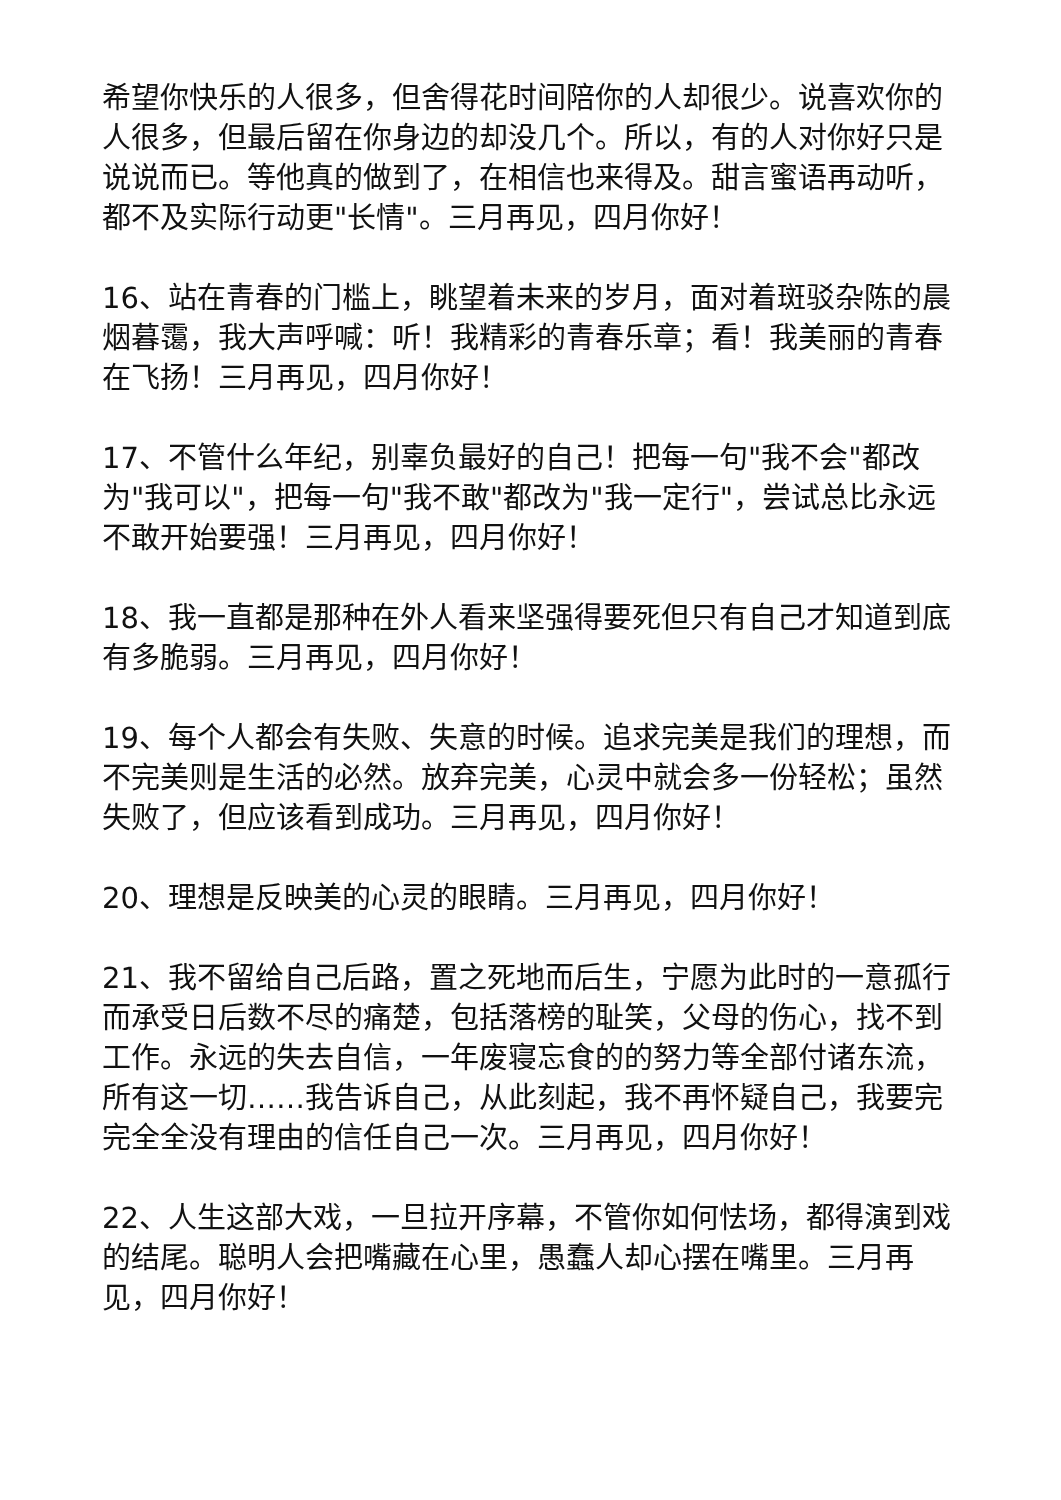希望你快乐的人很多，但舍得花时间陪你的人却很少。说喜欢你的人很多，但最后留在你身边的却没几个。所以，有的人对你好只是说说而已。等他真的做到了，在相信也来得及。甜言蜜语再动听，都不及实际行动更"长情"。三月再见，四月你好！
16、站在青春的门槛上，眺望着未来的岁月，面对着斑驳杂陈的晨烟暮霭，我大声呼喊：听！我精彩的青春乐章；看！我美丽的青春在飞扬！三月再见，四月你好！
17、不管什么年纪，别辜负最好的自己！把每一句"我不会"都改为"我可以"，把每一句"我不敢"都改为"我一定行"，尝试总比永远不敢开始要强！三月再见，四月你好！
18、我一直都是那种在外人看来坚强得要死但只有自己才知道到底有多脆弱。三月再见，四月你好！
19、每个人都会有失败、失意的时候。追求完美是我们的理想，而不完美则是生活的必然。放弃完美，心灵中就会多一份轻松；虽然失败了，但应该看到成功。三月再见，四月你好！
20、理想是反映美的心灵的眼睛。三月再见，四月你好！
21、我不留给自己后路，置之死地而后生，宁愿为此时的一意孤行而承受日后数不尽的痛楚，包括落榜的耻笑，父母的伤心，找不到工作。永远的失去自信，一年废寝忘食的的努力等全部付诸东流，所有这一切……我告诉自己，从此刻起，我不再怀疑自己，我要完完全全没有理由的信任自己一次。三月再见，四月你好！
22、人生这部大戏，一旦拉开序幕，不管你如何怯场，都得演到戏的结尾。聪明人会把嘴藏在心里，愚蠢人却心摆在嘴里。三月再见，四月你好！